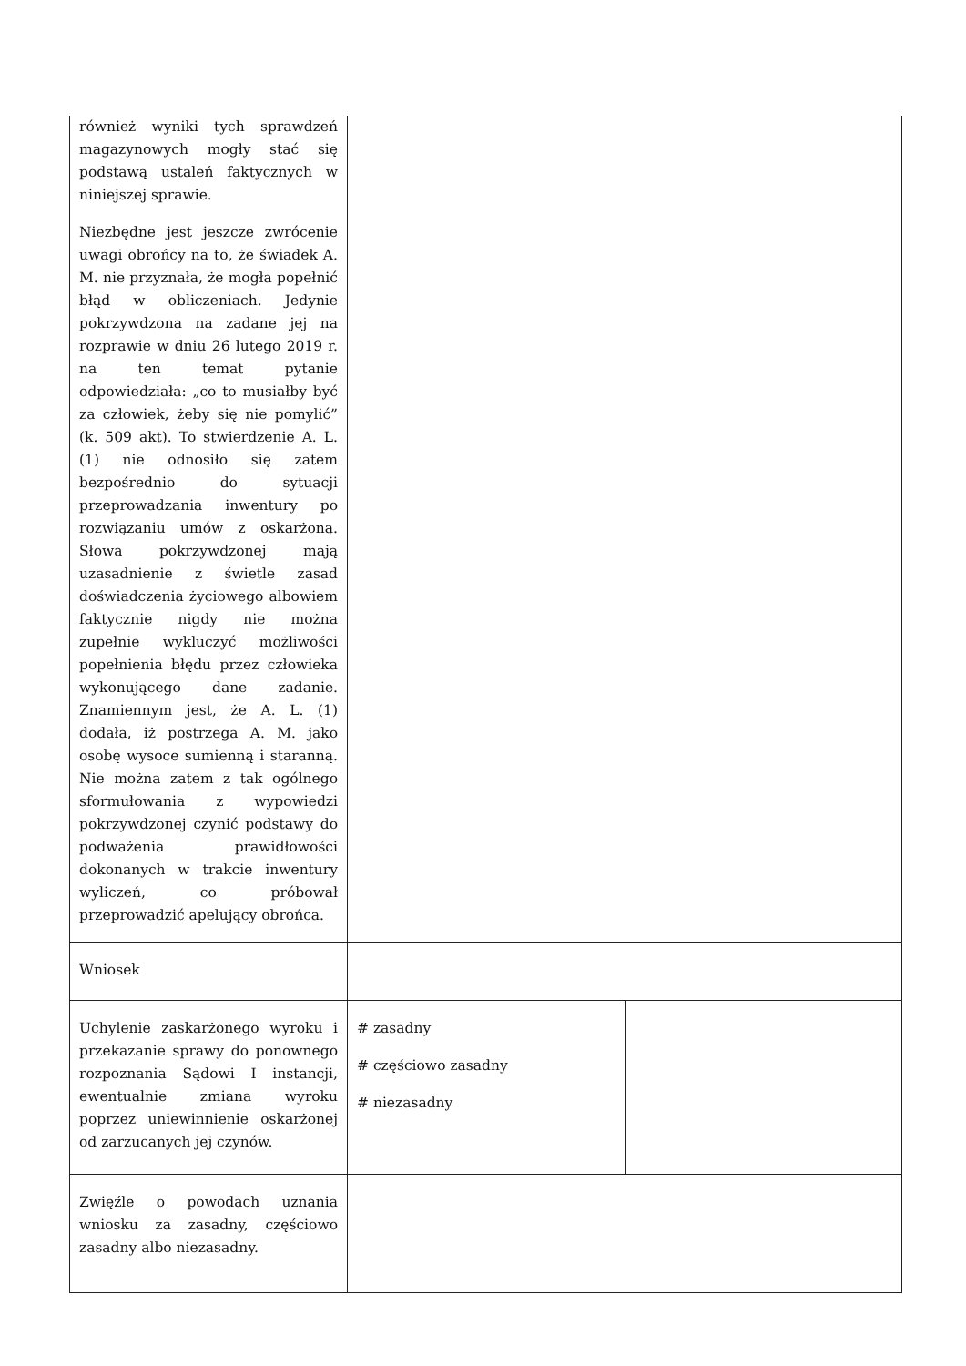| również wyniki tych sprawdzeń magazynowych mogły stać się podstawą ustaleń faktycznych w niniejszej sprawie. Niezbędne jest jeszcze zwrócenie uwagi obrońcy na to, że świadek A. M. nie przyznała, że mogła popełnić błąd w obliczeniach. Jedynie pokrzywdzona na zadane jej na rozprawie w dniu 26 lutego 2019 r. na ten temat pytanie odpowiedziała: „co to musiałby być za człowiek, żeby się nie pomylić” (k. 509 akt). To stwierdzenie A. L. (1) nie odnosiło się zatem bezpośrednio do sytuacji przeprowadzania inwentury po rozwiązaniu umów z oskarżoną. Słowa pokrzywdzonej mają uzasadnienie z świetle zasad doświadczenia życiowego albowiem faktycznie nigdy nie można zupełnie wykluczyć możliwości popełnienia błędu przez człowieka wykonującego dane zadanie. Znamiennym jest, że A. L. (1) dodała, iż postrzega A. M. jako osobę wysoce sumienną i staranną. Nie można zatem z tak ogólnego sformułowania z wypowiedzi pokrzywdzonej czynić podstawy do podważenia prawidłowości dokonanych w trakcie inwentury wyliczeń, co próbował przeprowadzić apelujący obrońca. | | |
| Wniosek | | |
| Uchylenie zaskarżonego wyroku i przekazanie sprawy do ponownego rozpoznania Sądowi I instancji, ewentualnie zmiana wyroku poprzez uniewinnienie oskarżonej od zarzucanych jej czynów. | # zasadny # częściowo zasadny # niezasadny | |
| Zwięźle o powodach uznania wniosku za zasadny, częściowo zasadny albo niezasadny. | | |